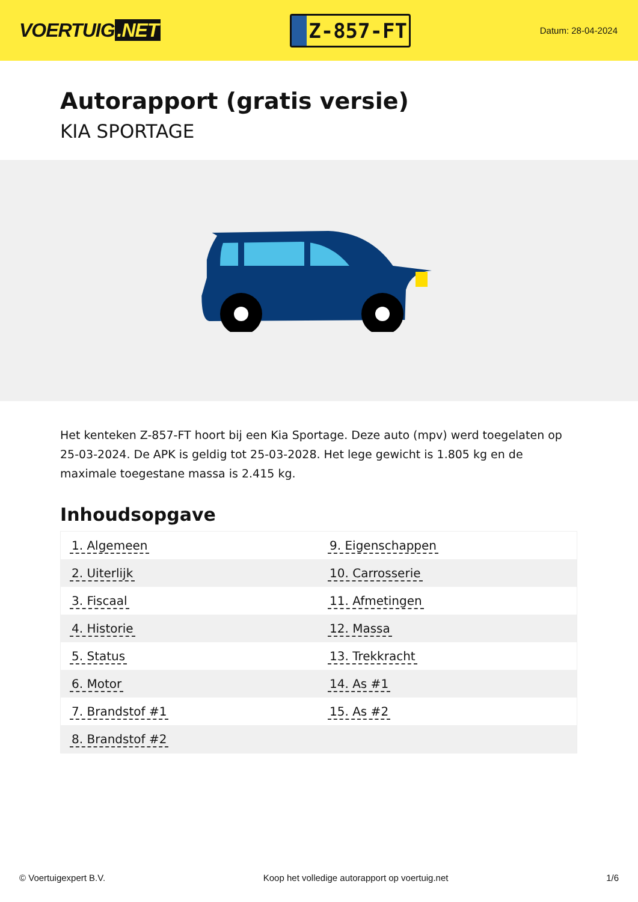VOERTUIG.NET
Z-857-FT
Datum: 28-04-2024
Autorapport (gratis versie)
KIA SPORTAGE
Het kenteken Z-857-FT hoort bij een Kia Sportage. Deze auto (mpv) werd toegelaten op 25-03-2024. De APK is geldig tot 25-03-2028. Het lege gewicht is 1.805 kg en de maximale toegestane massa is 2.415 kg.
Inhoudsopgave
| 1. Algemeen | 9. Eigenschappen |
| 2. Uiterlijk | 10. Carrosserie |
| 3. Fiscaal | 11. Afmetingen |
| 4. Historie | 12. Massa |
| 5. Status | 13. Trekkracht |
| 6. Motor | 14. As #1 |
| 7. Brandstof #1 | 15. As #2 |
| 8. Brandstof #2 | |
© Voertuigexpert B.V. Koop het volledige autorapport op voertuig.net 1/6